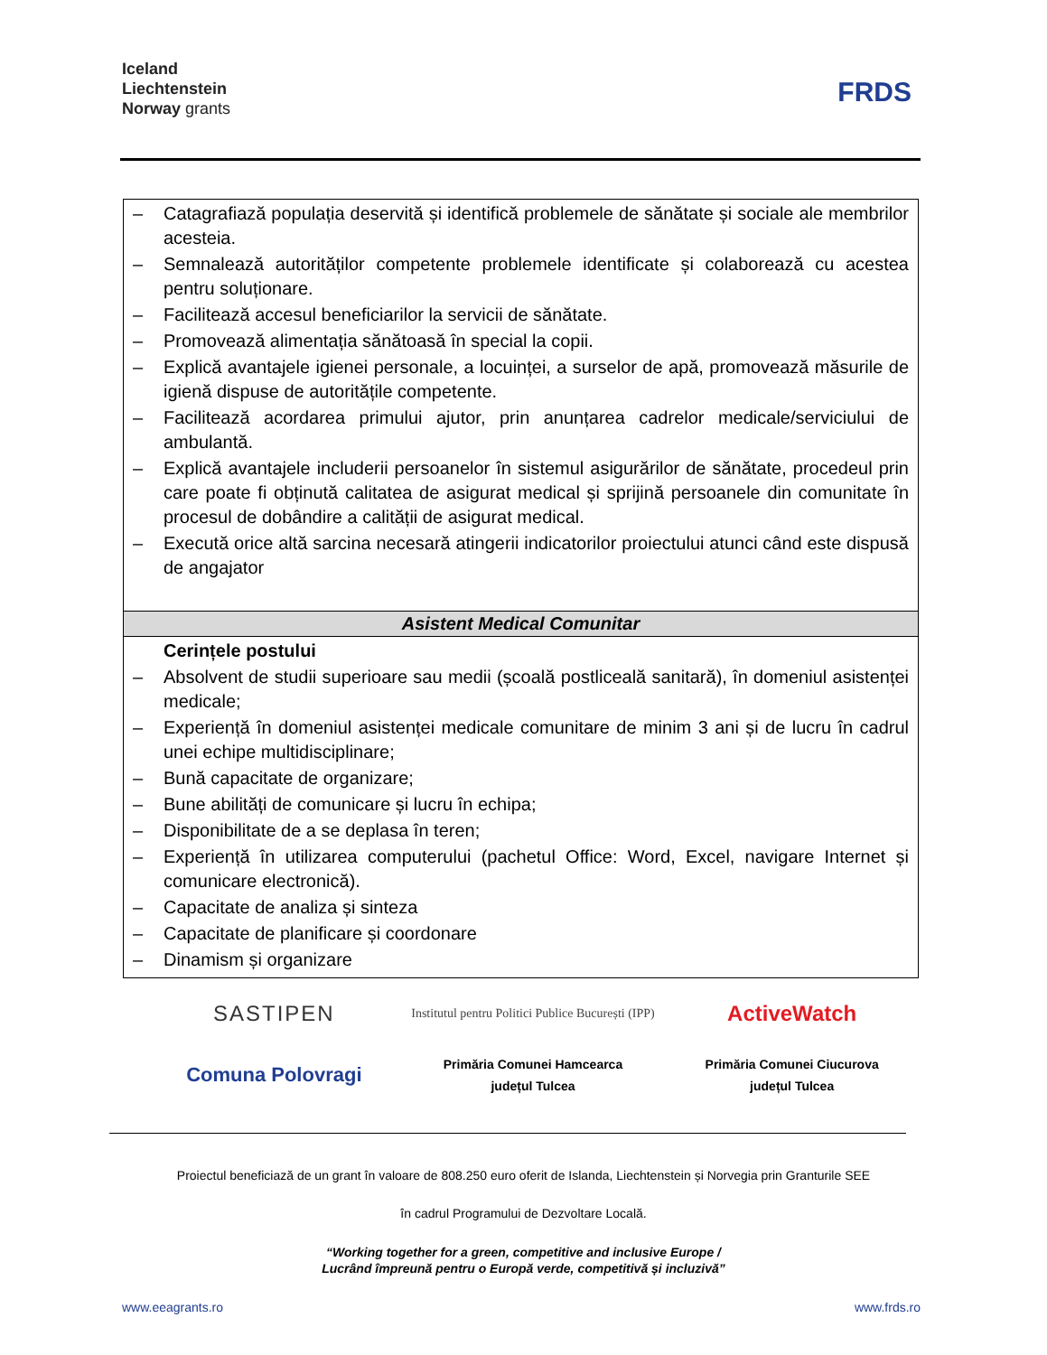Iceland
Liechtenstein
Norway grants
FRDS
| – Catagrafiază populația deservită și identifică problemele de sănătate și sociale ale membrilor acesteia. – Semnalează autorităților competente problemele identificate și colaborează cu acestea pentru soluționare. – Facilitează accesul beneficiarilor la servicii de sănătate. – Promovează alimentația sănătoasă în special la copii. – Explică avantajele igienei personale, a locuinței, a surselor de apă, promovează măsurile de igienă dispuse de autoritățile competente. – Facilitează acordarea primului ajutor, prin anunțarea cadrelor medicale/serviciului de ambulantă. – Explică avantajele includerii persoanelor în sistemul asigurărilor de sănătate, procedeul prin care poate fi obținută calitatea de asigurat medical și sprijină persoanele din comunitate în procesul de dobândire a calității de asigurat medical. – Execută orice altă sarcina necesară atingerii indicatorilor proiectului atunci când este dispusă de angajator |
| Asistent Medical Comunitar |
| Cerințele postului – Absolvent de studii superioare sau medii (școală postliceală sanitară), în domeniul asistenței medicale; – Experiență în domeniul asistenței medicale comunitare de minim 3 ani și de lucru în cadrul unei echipe multidisciplinare; – Bună capacitate de organizare; – Bune abilități de comunicare și lucru în echipa; – Disponibilitate de a se deplasa în teren; – Experiență în utilizarea computerului (pachetul Office: Word, Excel, navigare Internet și comunicare electronică). – Capacitate de analiza și sinteza – Capacitate de planificare și coordonare – Dinamism și organizare |
SASTIPEN
Institutul pentru Politici Publice București (IPP)
ActiveWatch
Comuna Polovragi
Primăria Comunei Hamcearca
județul Tulcea
Primăria Comunei Ciucurova
județul Tulcea
Proiectul beneficiază de un grant în valoare de 808.250 euro oferit de Islanda, Liechtenstein și Norvegia prin Granturile SEE
în cadrul Programului de Dezvoltare Locală.
“Working together for a green, competitive and inclusive Europe /
Lucrând împreună pentru o Europă verde, competitivă și incluzivă”
www.eeagrants.ro www.frds.ro